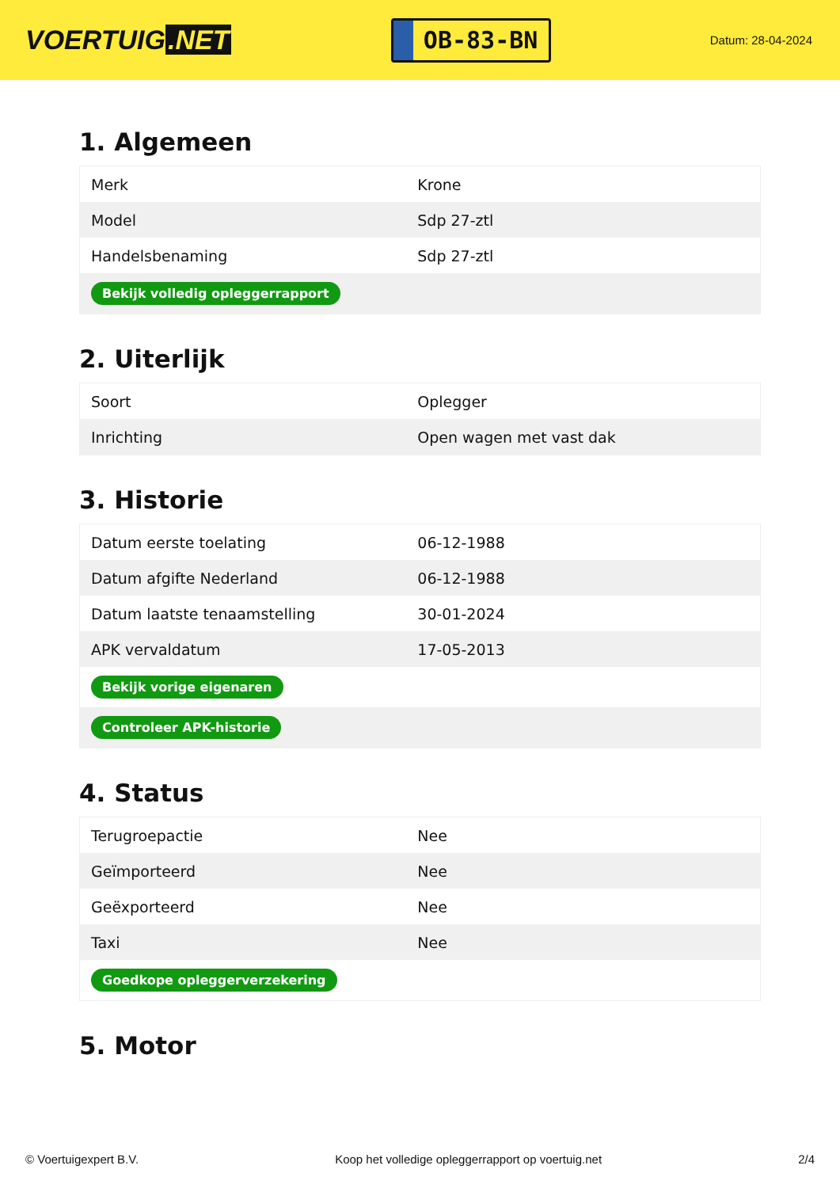VOERTUIG.NET
OB-83-BN
Datum: 28-04-2024
1. Algemeen
| Merk | Krone |
| Model | Sdp 27-ztl |
| Handelsbenaming | Sdp 27-ztl |
| Bekijk volledig opleggerrapport | |
2. Uiterlijk
| Soort | Oplegger |
| Inrichting | Open wagen met vast dak |
3. Historie
| Datum eerste toelating | 06-12-1988 |
| Datum afgifte Nederland | 06-12-1988 |
| Datum laatste tenaamstelling | 30-01-2024 |
| APK vervaldatum | 17-05-2013 |
| Bekijk vorige eigenaren | |
| Controleer APK-historie | |
4. Status
| Terugroepactie | Nee |
| Geïmporteerd | Nee |
| Geëxporteerd | Nee |
| Taxi | Nee |
| Goedkope opleggerverzekering | |
5. Motor
© Voertuigexpert B.V. Koop het volledige opleggerrapport op voertuig.net 2/4